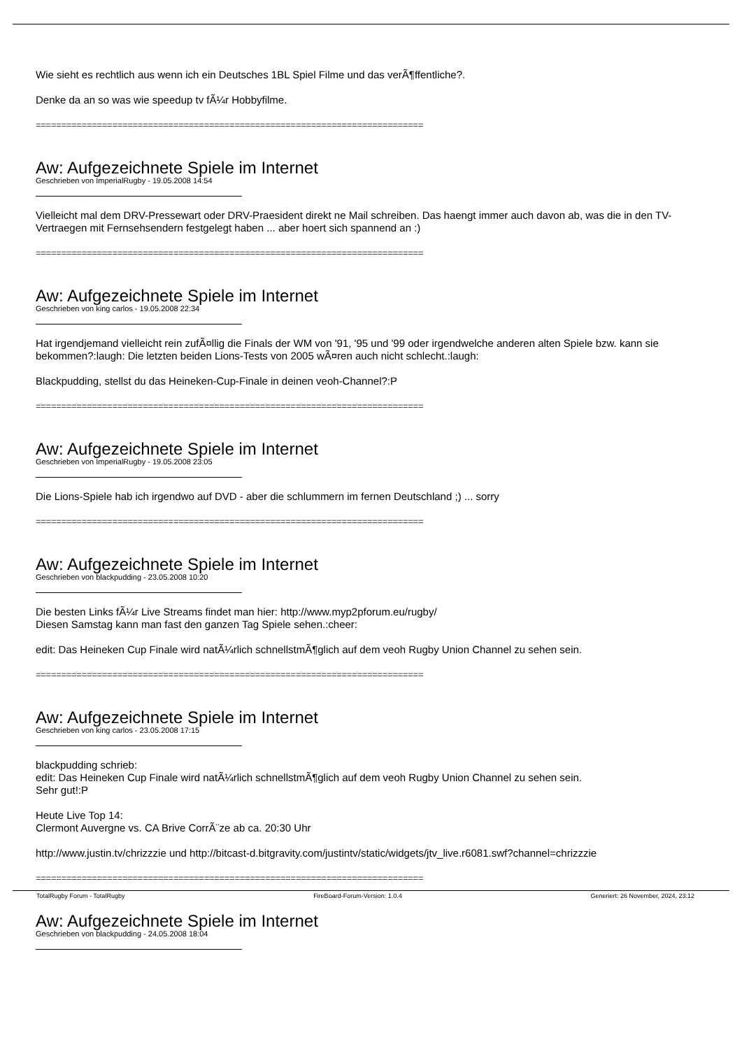Wie sieht es rechtlich aus wenn ich ein Deutsches 1BL Spiel Filme und das verÃ¶ffentliche?.
Denke da an so was wie speedup tv fÃ¼r Hobbyfilme.
============================================================================
Aw: Aufgezeichnete Spiele im Internet
Geschrieben von ImperialRugby - 19.05.2008 14:54
Vielleicht mal dem DRV-Pressewart oder DRV-Praesident direkt ne Mail schreiben. Das haengt immer auch davon ab, was die in den TV-Vertraegen mit Fernsehsendern festgelegt haben ... aber hoert sich spannend an :)
============================================================================
Aw: Aufgezeichnete Spiele im Internet
Geschrieben von king carlos - 19.05.2008 22:34
Hat irgendjemand vielleicht rein zufÃ¤llig die Finals der WM von '91, '95 und '99 oder irgendwelche anderen alten Spiele bzw. kann sie bekommen?:laugh: Die letzten beiden Lions-Tests von 2005 wÃ¤ren auch nicht schlecht.:laugh:
Blackpudding, stellst du das Heineken-Cup-Finale in deinen veoh-Channel?:P
============================================================================
Aw: Aufgezeichnete Spiele im Internet
Geschrieben von ImperialRugby - 19.05.2008 23:05
Die Lions-Spiele hab ich irgendwo auf DVD - aber die schlummern im fernen Deutschland ;) ... sorry
============================================================================
Aw: Aufgezeichnete Spiele im Internet
Geschrieben von blackpudding - 23.05.2008 10:20
Die besten Links fÃ¼r Live Streams findet man hier: http://www.myp2pforum.eu/rugby/
Diesen Samstag kann man fast den ganzen Tag Spiele sehen.:cheer:
edit: Das Heineken Cup Finale wird natÃ¼rlich schnellstmÃ¶glich auf dem veoh Rugby Union Channel zu sehen sein.
============================================================================
Aw: Aufgezeichnete Spiele im Internet
Geschrieben von king carlos - 23.05.2008 17:15
blackpudding schrieb:
edit: Das Heineken Cup Finale wird natÃ¼rlich schnellstmÃ¶glich auf dem veoh Rugby Union Channel zu sehen sein.
Sehr gut!:P
Heute Live Top 14:
Clermont Auvergne vs. CA Brive CorrÃ¨ze ab ca. 20:30 Uhr
http://www.justin.tv/chrizzzie und http://bitcast-d.bitgravity.com/justintv/static/widgets/jtv_live.r6081.swf?channel=chrizzzie
============================================================================
Aw: Aufgezeichnete Spiele im Internet
Geschrieben von blackpudding - 24.05.2008 18:04
TotalRugby Forum - TotalRugby FireBoard-Forum-Version: 1.0.4 Generiert: 26 November, 2024, 23:12